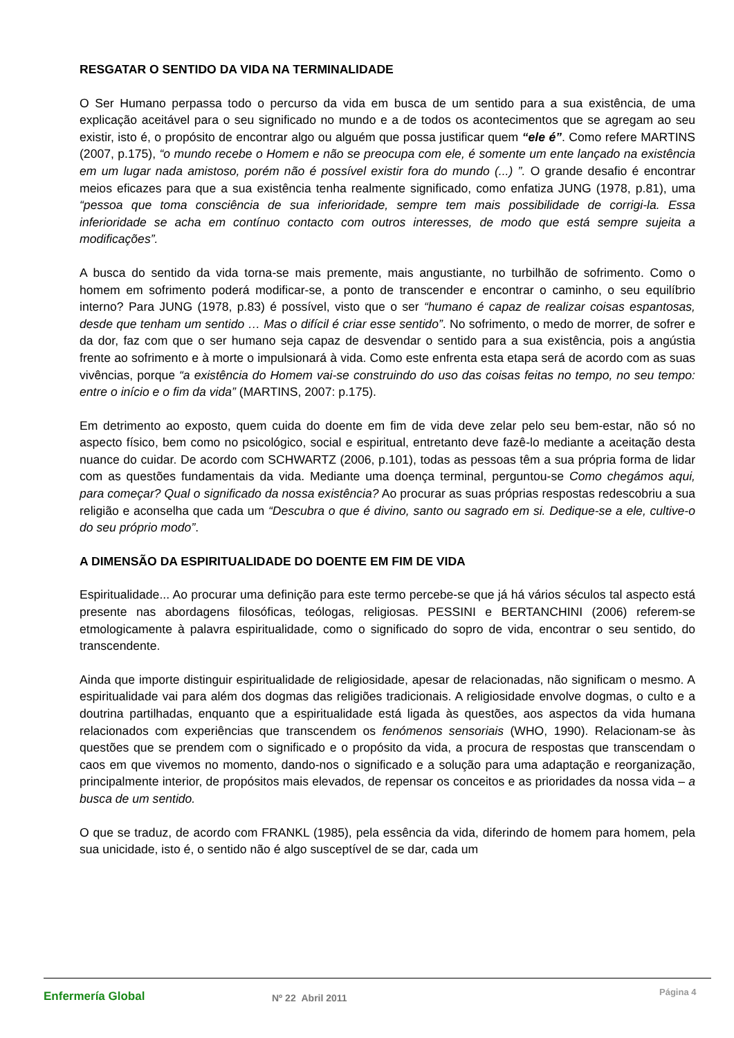RESGATAR O SENTIDO DA VIDA NA TERMINALIDADE
O Ser Humano perpassa todo o percurso da vida em busca de um sentido para a sua existência, de uma explicação aceitável para o seu significado no mundo e a de todos os acontecimentos que se agregam ao seu existir, isto é, o propósito de encontrar algo ou alguém que possa justificar quem “ele é”. Como refere MARTINS (2007, p.175), “o mundo recebe o Homem e não se preocupa com ele, é somente um ente lançado na existência em um lugar nada amistoso, porém não é possível existir fora do mundo (...) ”. O grande desafio é encontrar meios eficazes para que a sua existência tenha realmente significado, como enfatiza JUNG (1978, p.81), uma “pessoa que toma consciência de sua inferioridade, sempre tem mais possibilidade de corrigi-la. Essa inferioridade se acha em contínuo contacto com outros interesses, de modo que está sempre sujeita a modificações”.
A busca do sentido da vida torna-se mais premente, mais angustiante, no turbilhão de sofrimento. Como o homem em sofrimento poderá modificar-se, a ponto de transcender e encontrar o caminho, o seu equilíbrio interno? Para JUNG (1978, p.83) é possível, visto que o ser “humano é capaz de realizar coisas espantosas, desde que tenham um sentido … Mas o difícil é criar esse sentido”. No sofrimento, o medo de morrer, de sofrer e da dor, faz com que o ser humano seja capaz de desvendar o sentido para a sua existência, pois a angústia frente ao sofrimento e à morte o impulsionará à vida. Como este enfrenta esta etapa será de acordo com as suas vivências, porque “a existência do Homem vai-se construindo do uso das coisas feitas no tempo, no seu tempo: entre o início e o fim da vida” (MARTINS, 2007: p.175).
Em detrimento ao exposto, quem cuida do doente em fim de vida deve zelar pelo seu bem-estar, não só no aspecto físico, bem como no psicológico, social e espiritual, entretanto deve fazê-lo mediante a aceitação desta nuance do cuidar. De acordo com SCHWARTZ (2006, p.101), todas as pessoas têm a sua própria forma de lidar com as questões fundamentais da vida. Mediante uma doença terminal, perguntou-se Como chegámos aqui, para começar? Qual o significado da nossa existência? Ao procurar as suas próprias respostas redescobriu a sua religião e aconselha que cada um “Descubra o que é divino, santo ou sagrado em si. Dedique-se a ele, cultive-o do seu próprio modo”.
A DIMENSÃO DA ESPIRITUALIDADE DO DOENTE EM FIM DE VIDA
Espiritualidade... Ao procurar uma definição para este termo percebe-se que já há vários séculos tal aspecto está presente nas abordagens filosóficas, teólogas, religiosas. PESSINI e BERTANCHINI (2006) referem-se etmologicamente à palavra espiritualidade, como o significado do sopro de vida, encontrar o seu sentido, do transcendente.
Ainda que importe distinguir espiritualidade de religiosidade, apesar de relacionadas, não significam o mesmo. A espiritualidade vai para além dos dogmas das religiões tradicionais. A religiosidade envolve dogmas, o culto e a doutrina partilhadas, enquanto que a espiritualidade está ligada às questões, aos aspectos da vida humana relacionados com experiências que transcendem os fenómenos sensoriais (WHO, 1990). Relacionam-se às questões que se prendem com o significado e o propósito da vida, a procura de respostas que transcendam o caos em que vivemos no momento, dando-nos o significado e a solução para uma adaptação e reorganização, principalmente interior, de propósitos mais elevados, de repensar os conceitos e as prioridades da nossa vida – a busca de um sentido.
O que se traduz, de acordo com FRANKL (1985), pela essência da vida, diferindo de homem para homem, pela sua unicidade, isto é, o sentido não é algo susceptível de se dar, cada um
Enfermería Global
Nº 22 Abril 2011
Página 4